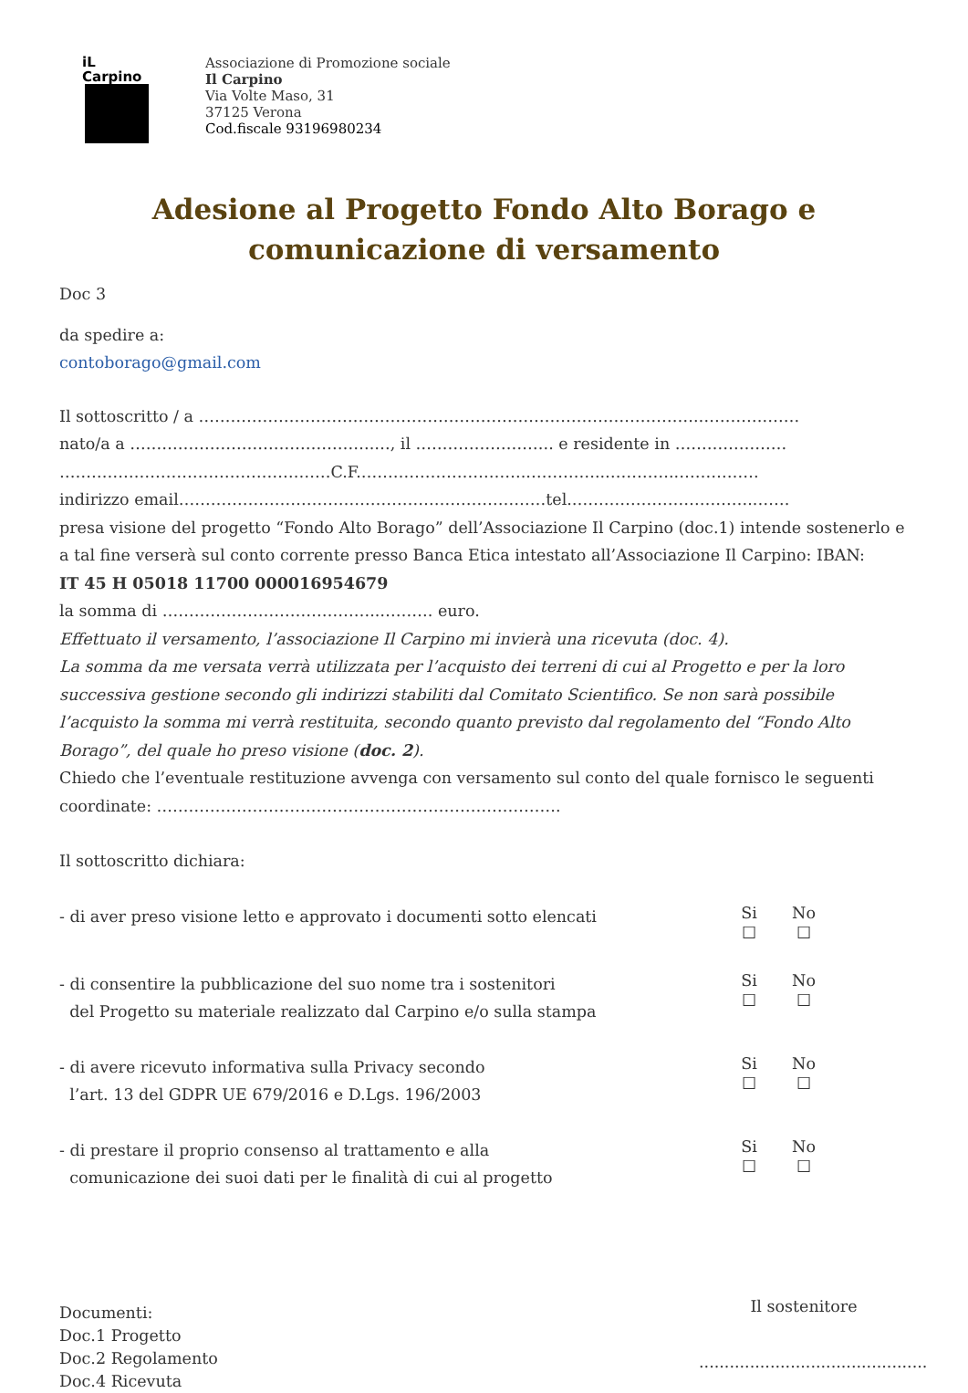iL Carpino
Associazione di Promozione sociale
Il Carpino
Via Volte Maso, 31
37125 Verona
Cod.fiscale 93196980234
Adesione al Progetto Fondo Alto Borago e
comunicazione di versamento
Doc 3
da spedire a:
contoborago@gmail.com
Il sottoscritto / a ………………………………………………………………………………….………….……
nato/a a ……………………………………….…, il …………………….. e residente in …………………
……………………………………………C.F.…………………………..…………..…………..……………
indirizzo email……………………………………………………………tel.……………………………..……
presa visione del progetto “Fondo Alto Borago” dell’Associazione Il Carpino (doc.1) intende sostenerlo e a tal fine verserà sul conto corrente presso Banca Etica intestato all’Associazione Il Carpino: IBAN:
IT 45 H 05018 11700 000016954679
la somma di …………………………………..………. euro.
Effettuato il versamento, l’associazione Il Carpino mi invierà una ricevuta (doc. 4).
La somma da me versata verrà utilizzata per l’acquisto dei terreni di cui al Progetto e per la loro successiva gestione secondo gli indirizzi stabiliti dal Comitato Scientifico. Se non sarà possibile l’acquisto la somma mi verrà restituita, secondo quanto previsto dal regolamento del “Fondo Alto Borago”, del quale ho preso visione (doc. 2).
Chiedo che l’eventuale restituzione avvenga con versamento sul conto del quale fornisco le seguenti coordinate: ………………………………………………………………….
Il sottoscritto dichiara:
- di aver preso visione letto e approvato i documenti sotto elencati
Si
☐
No
☐
- di consentire la pubblicazione del suo nome tra i sostenitori
del Progetto su materiale realizzato dal Carpino e/o sulla stampa
Si
☐
No
☐
- di avere ricevuto informativa sulla Privacy secondo
l’art. 13 del GDPR UE 679/2016 e D.Lgs. 196/2003
Si
☐
No
☐
- di prestare il proprio consenso al trattamento e alla
comunicazione dei suoi dati per le finalità di cui al progetto
Si
☐
No
☐
Documenti:
Doc.1 Progetto
Doc.2 Regolamento
Doc.4 Ricevuta
Il sostenitore
.............................................